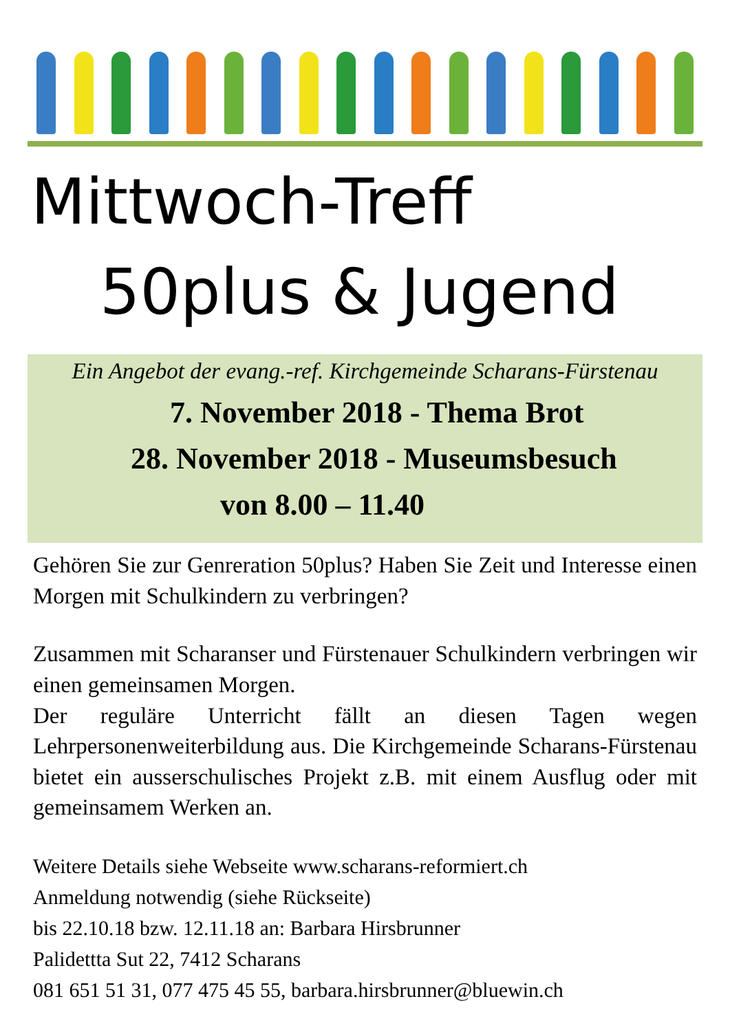Mittwoch-Treff
50plus & Jugend
Ein Angebot der evang.-ref. Kirchgemeinde Scharans-Fürstenau
7. November 2018 - Thema Brot
28. November 2018 - Museumsbesuch
von 8.00 – 11.40
Gehören Sie zur Genreration 50plus? Haben Sie Zeit und Interesse einen Morgen mit Schulkindern zu verbringen?
Zusammen mit Scharanser und Fürstenauer Schulkindern verbringen wir einen gemeinsamen Morgen.
Der reguläre Unterricht fällt an diesen Tagen wegen Lehrpersonenweiterbildung aus. Die Kirchgemeinde Scharans-Fürstenau bietet ein ausserschulisches Projekt z.B. mit einem Ausflug oder mit gemeinsamem Werken an.
Weitere Details siehe Webseite www.scharans-reformiert.ch
Anmeldung notwendig (siehe Rückseite)
bis 22.10.18 bzw. 12.11.18 an: Barbara Hirsbrunner
Palidettta Sut 22, 7412 Scharans
081 651 51 31, 077 475 45 55, barbara.hirsbrunner@bluewin.ch